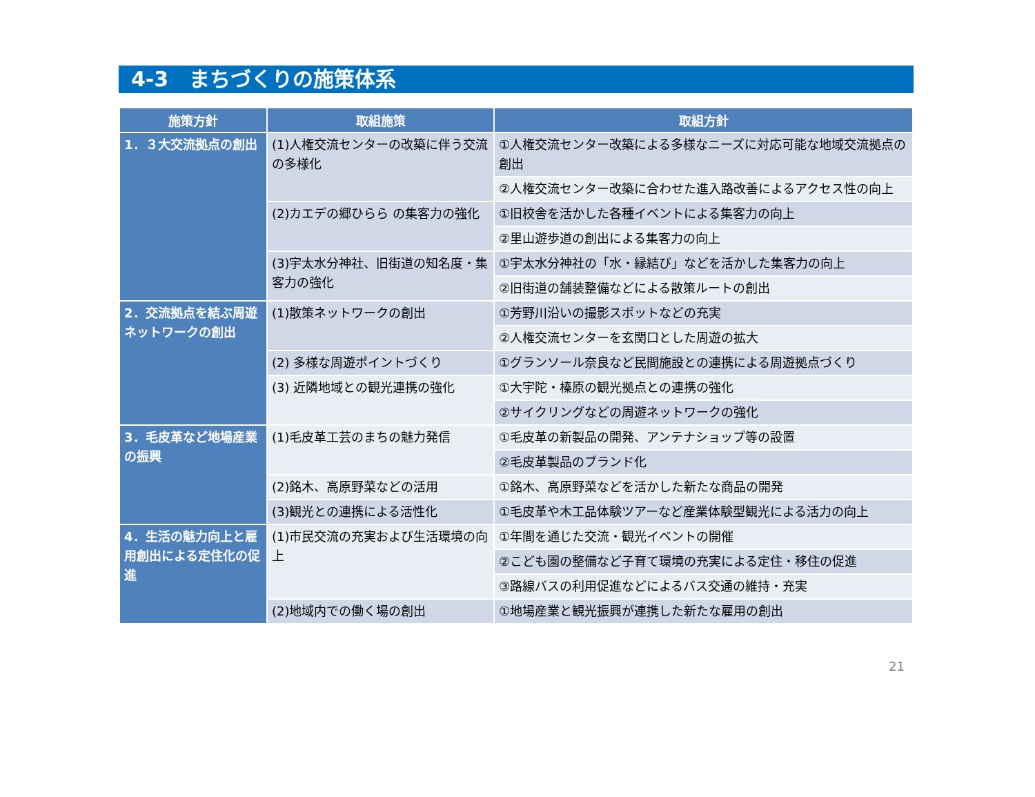4-3　まちづくりの施策体系
| 施策方針 | 取組施策 | 取組方針 |
| --- | --- | --- |
| 1．３大交流拠点の創出 | (1)人権交流センターの改築に伴う交流の多様化 | ①人権交流センター改築による多様なニーズに対応可能な地域交流拠点の創出 |
| | | ②人権交流センター改築に合わせた進入路改善によるアクセス性の向上 |
| | (2)カエデの郷ひらら の集客力の強化 | ①旧校舎を活かした各種イベントによる集客力の向上 |
| | | ②里山遊歩道の創出による集客力の向上 |
| | (3)宇太水分神社、旧街道の知名度・集客力の強化 | ①宇太水分神社の「水・縁結び」などを活かした集客力の向上 |
| | | ②旧街道の舗装整備などによる散策ルートの創出 |
| 2．交流拠点を結ぶ周遊ネットワークの創出 | (1)散策ネットワークの創出 | ①芳野川沿いの撮影スポットなどの充実 |
| | | ②人権交流センターを玄関口とした周遊の拡大 |
| | (2) 多様な周遊ポイントづくり | ①グランソール奈良など民間施設との連携による周遊拠点づくり |
| | (3) 近隣地域との観光連携の強化 | ①大宇陀・榛原の観光拠点との連携の強化 |
| | | ②サイクリングなどの周遊ネットワークの強化 |
| 3．毛皮革など地場産業の振興 | (1)毛皮革工芸のまちの魅力発信 | ①毛皮革の新製品の開発、アンテナショップ等の設置 |
| | | ②毛皮革製品のブランド化 |
| | (2)銘木、高原野菜などの活用 | ①銘木、高原野菜などを活かした新たな商品の開発 |
| | (3)観光との連携による活性化 | ①毛皮革や木工品体験ツアーなど産業体験型観光による活力の向上 |
| 4．生活の魅力向上と雇用創出による定住化の促進 | (1)市民交流の充実および生活環境の向上 | ①年間を通じた交流・観光イベントの開催 |
| | | ②こども園の整備など子育て環境の充実による定住・移住の促進 |
| | | ③路線バスの利用促進などによるバス交通の維持・充実 |
| | (2)地域内での働く場の創出 | ①地場産業と観光振興が連携した新たな雇用の創出 |
21